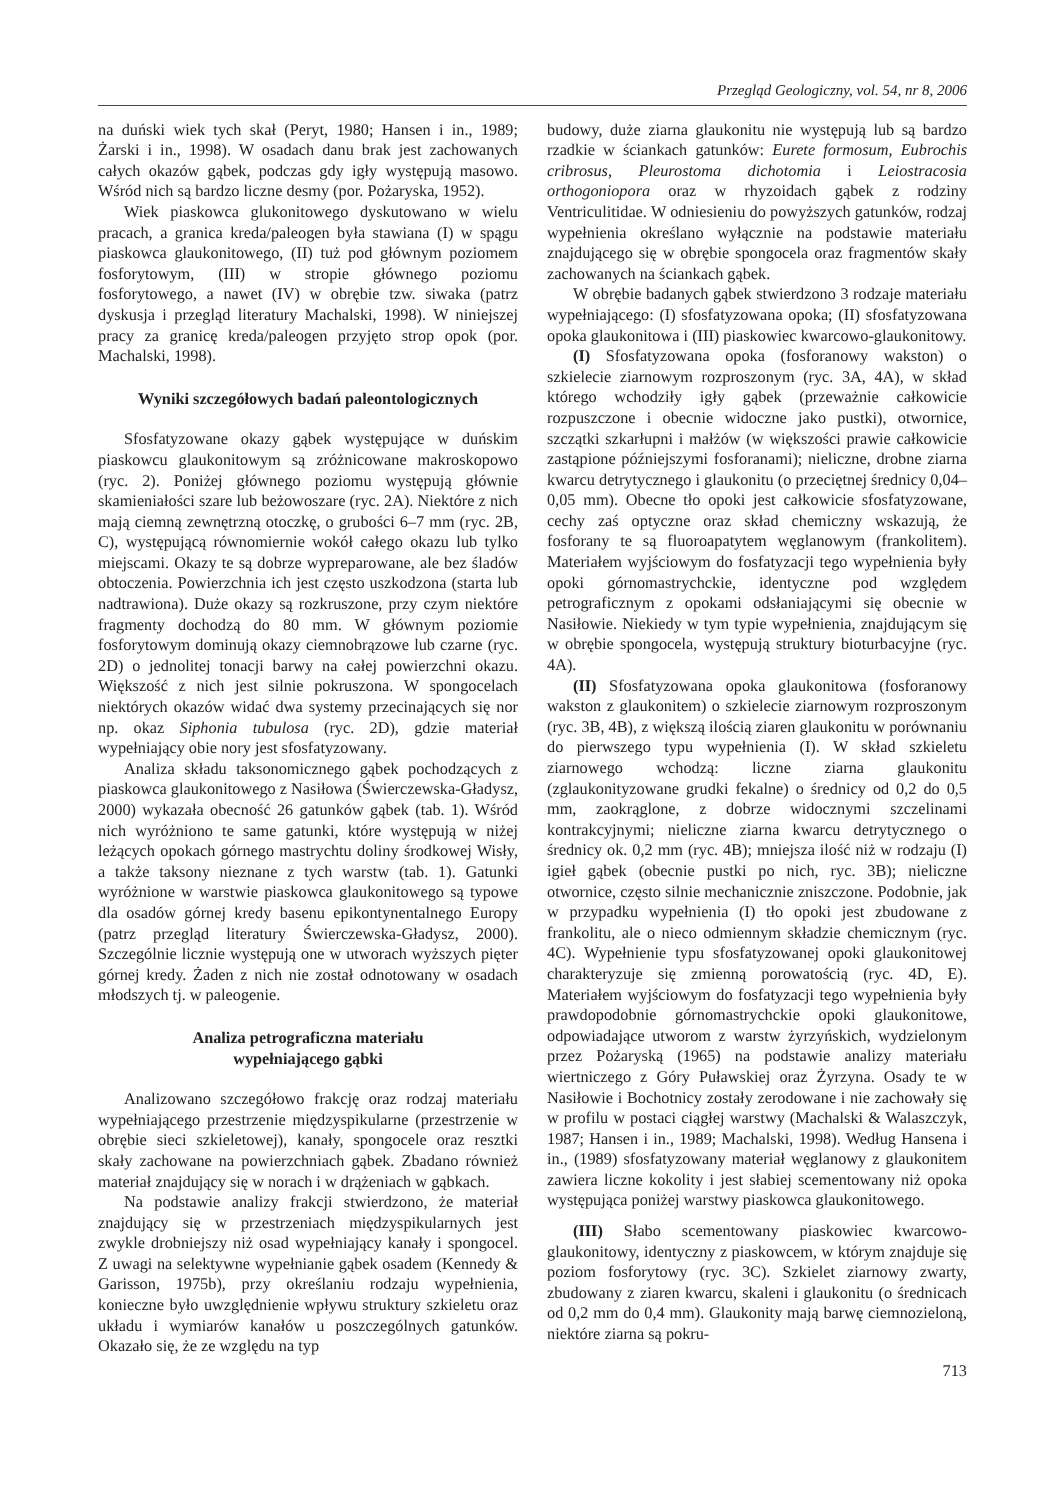Przegląd Geologiczny, vol. 54, nr 8, 2006
na duński wiek tych skał (Peryt, 1980; Hansen i in., 1989; Żarski i in., 1998). W osadach danu brak jest zachowanych całych okazów gąbek, podczas gdy igły występują masowo. Wśród nich są bardzo liczne desmy (por. Pożaryska, 1952).
Wiek piaskowca glukonitowego dyskutowano w wielu pracach, a granica kreda/paleogen była stawiana (I) w spągu piaskowca glaukonitowego, (II) tuż pod głównym poziomem fosforytowym, (III) w stropie głównego poziomu fosforytowego, a nawet (IV) w obrębie tzw. siwaka (patrz dyskusja i przegląd literatury Machalski, 1998). W niniejszej pracy za granicę kreda/paleogen przyjęto strop opok (por. Machalski, 1998).
Wyniki szczegółowych badań paleontologicznych
Sfosfatyzowane okazy gąbek występujące w duńskim piaskowcu glaukonitowym są zróżnicowane makroskopowo (ryc. 2). Poniżej głównego poziomu występują głównie skamieniałości szare lub beżowoszare (ryc. 2A). Niektóre z nich mają ciemną zewnętrzną otoczkę, o grubości 6–7 mm (ryc. 2B, C), występującą równomiernie wokół całego okazu lub tylko miejscami. Okazy te są dobrze wypreparowane, ale bez śladów obtoczenia. Powierzchnia ich jest często uszkodzona (starta lub nadtrawiona). Duże okazy są rozkruszone, przy czym niektóre fragmenty dochodzą do 80 mm. W głównym poziomie fosforytowym dominują okazy ciemnobrązowe lub czarne (ryc. 2D) o jednolitej tonacji barwy na całej powierzchni okazu. Większość z nich jest silnie pokruszona. W spongocelach niektórych okazów widać dwa systemy przecinających się nor np. okaz Siphonia tubulosa (ryc. 2D), gdzie materiał wypełniający obie nory jest sfosfatyzowany.
Analiza składu taksonomicznego gąbek pochodzących z piaskowca glaukonitowego z Nasiłowa (Świerczewska-Gładysz, 2000) wykazała obecność 26 gatunków gąbek (tab. 1). Wśród nich wyróżniono te same gatunki, które występują w niżej leżących opokach górnego mastrychtu doliny środkowej Wisły, a także taksony nieznane z tych warstw (tab. 1). Gatunki wyróżnione w warstwie piaskowca glaukonitowego są typowe dla osadów górnej kredy basenu epikontynentalnego Europy (patrz przegląd literatury Świerczewska-Gładysz, 2000). Szczególnie licznie występują one w utworach wyższych pięter górnej kredy. Żaden z nich nie został odnotowany w osadach młodszych tj. w paleogenie.
Analiza petrograficzna materiału
wypełniającego gąbki
Analizowano szczegółowo frakcję oraz rodzaj materiału wypełniającego przestrzenie międzyspikularne (przestrzenie w obrębie sieci szkieletowej), kanały, spongocele oraz resztki skały zachowane na powierzchniach gąbek. Zbadano również materiał znajdujący się w norach i w drążeniach w gąbkach.
Na podstawie analizy frakcji stwierdzono, że materiał znajdujący się w przestrzeniach międzyspikularnych jest zwykle drobniejszy niż osad wypełniający kanały i spongocel. Z uwagi na selektywne wypełnianie gąbek osadem (Kennedy & Garisson, 1975b), przy określaniu rodzaju wypełnienia, konieczne było uwzględnienie wpływu struktury szkieletu oraz układu i wymiarów kanałów u poszczególnych gatunków. Okazało się, że ze względu na typ
budowy, duże ziarna glaukonitu nie występują lub są bardzo rzadkie w ściankach gatunków: Eurete formosum, Eubrochis cribrosus, Pleurostoma dichotomia i Leiostracosia orthogoniopora oraz w rhyzoidach gąbek z rodziny Ventriculitidae. W odniesieniu do powyższych gatunków, rodzaj wypełnienia określano wyłącznie na podstawie materiału znajdującego się w obrębie spongocela oraz fragmentów skały zachowanych na ściankach gąbek.
W obrębie badanych gąbek stwierdzono 3 rodzaje materiału wypełniającego: (I) sfosfatyzowana opoka; (II) sfosfatyzowana opoka glaukonitowa i (III) piaskowiec kwarcowo-glaukonitowy.
(I) Sfosfatyzowana opoka (fosforanowy wakston) o szkielecie ziarnowym rozproszonym (ryc. 3A, 4A), w skład którego wchodziły igły gąbek (przeważnie całkowicie rozpuszczone i obecnie widoczne jako pustki), otwornice, szczątki szkarłupni i małżów (w większości prawie całkowicie zastąpione późniejszymi fosforanami); nieliczne, drobne ziarna kwarcu detrytycznego i glaukonitu (o przeciętnej średnicy 0,04–0,05 mm). Obecne tło opoki jest całkowicie sfosfatyzowane, cechy zaś optyczne oraz skład chemiczny wskazują, że fosforany te są fluoroapatytem węglanowym (frankolitem). Materiałem wyjściowym do fosfatyzacji tego wypełnienia były opoki górnomastrychckie, identyczne pod względem petrograficznym z opokami odsłaniającymi się obecnie w Nasiłowie. Niekiedy w tym typie wypełnienia, znajdującym się w obrębie spongocela, występują struktury bioturbacyjne (ryc. 4A).
(II) Sfosfatyzowana opoka glaukonitowa (fosforanowy wakston z glaukonitem) o szkielecie ziarnowym rozproszonym (ryc. 3B, 4B), z większą ilością ziaren glaukonitu w porównaniu do pierwszego typu wypełnienia (I). W skład szkieletu ziarnowego wchodzą: liczne ziarna glaukonitu (zglaukonityzowane grudki fekalne) o średnicy od 0,2 do 0,5 mm, zaokrąglone, z dobrze widocznymi szczelinami kontrakcyjnymi; nieliczne ziarna kwarcu detrytycznego o średnicy ok. 0,2 mm (ryc. 4B); mniejsza ilość niż w rodzaju (I) igieł gąbek (obecnie pustki po nich, ryc. 3B); nieliczne otwornice, często silnie mechanicznie zniszczone. Podobnie, jak w przypadku wypełnienia (I) tło opoki jest zbudowane z frankolitu, ale o nieco odmiennym składzie chemicznym (ryc. 4C). Wypełnienie typu sfosfatyzowanej opoki glaukonitowej charakteryzuje się zmienną porowatością (ryc. 4D, E). Materiałem wyjściowym do fosfatyzacji tego wypełnienia były prawdopodobnie górnomastrychckie opoki glaukonitowe, odpowiadające utworom z warstw żyrzyńskich, wydzielonym przez Pożaryską (1965) na podstawie analizy materiału wiertniczego z Góry Puławskiej oraz Żyrzyna. Osady te w Nasiłowie i Bochotnicy zostały zerodowane i nie zachowały się w profilu w postaci ciągłej warstwy (Machalski & Walaszczyk, 1987; Hansen i in., 1989; Machalski, 1998). Według Hansena i in., (1989) sfosfatyzowany materiał węglanowy z glaukonitem zawiera liczne kokolity i jest słabiej scementowany niż opoka występująca poniżej warstwy piaskowca glaukonitowego.
(III) Słabo scementowany piaskowiec kwarcowo-glaukonitowy, identyczny z piaskowcem, w którym znajduje się poziom fosforytowy (ryc. 3C). Szkielet ziarnowy zwarty, zbudowany z ziaren kwarcu, skaleni i glaukonitu (o średnicach od 0,2 mm do 0,4 mm). Glaukonity mają barwę ciemnozieloną, niektóre ziarna są pokru-
713